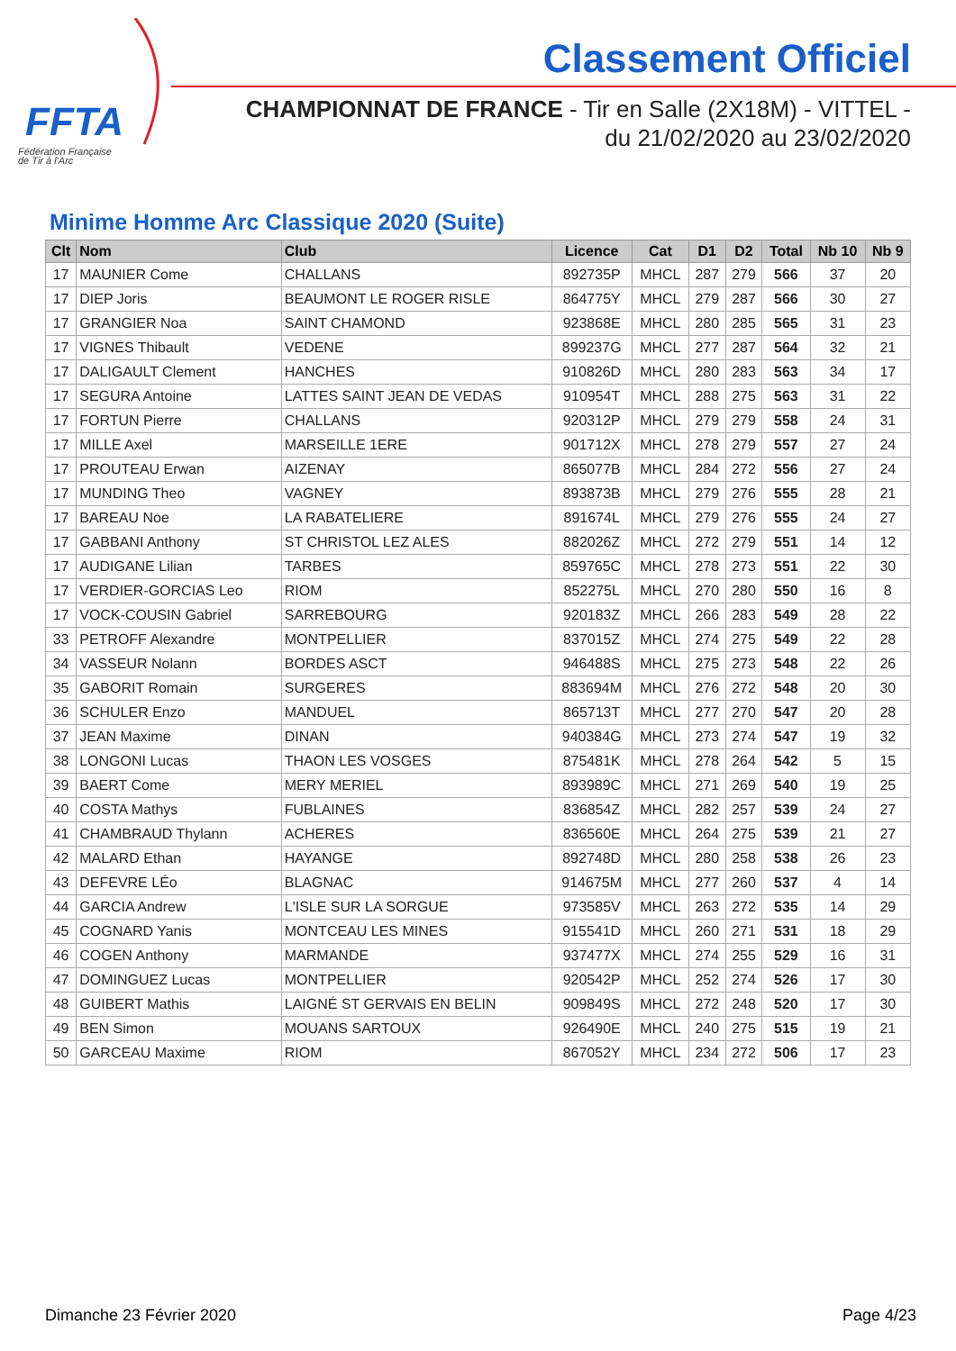FFTA
Fédération Française
de Tir à l'Arc
Classement Officiel
CHAMPIONNAT DE FRANCE - Tir en Salle (2X18M) - VITTEL -
du 21/02/2020 au 23/02/2020
Minime Homme Arc Classique 2020 (Suite)
| Clt | Nom | Club | Licence | Cat | D1 | D2 | Total | Nb 10 | Nb 9 |
| --- | --- | --- | --- | --- | --- | --- | --- | --- | --- |
| 17 | MAUNIER Come | CHALLANS | 892735P | MHCL | 287 | 279 | 566 | 37 | 20 |
| 17 | DIEP Joris | BEAUMONT LE ROGER RISLE | 864775Y | MHCL | 279 | 287 | 566 | 30 | 27 |
| 17 | GRANGIER Noa | SAINT CHAMOND | 923868E | MHCL | 280 | 285 | 565 | 31 | 23 |
| 17 | VIGNES Thibault | VEDENE | 899237G | MHCL | 277 | 287 | 564 | 32 | 21 |
| 17 | DALIGAULT Clement | HANCHES | 910826D | MHCL | 280 | 283 | 563 | 34 | 17 |
| 17 | SEGURA Antoine | LATTES SAINT JEAN DE VEDAS | 910954T | MHCL | 288 | 275 | 563 | 31 | 22 |
| 17 | FORTUN Pierre | CHALLANS | 920312P | MHCL | 279 | 279 | 558 | 24 | 31 |
| 17 | MILLE Axel | MARSEILLE 1ERE | 901712X | MHCL | 278 | 279 | 557 | 27 | 24 |
| 17 | PROUTEAU Erwan | AIZENAY | 865077B | MHCL | 284 | 272 | 556 | 27 | 24 |
| 17 | MUNDING Theo | VAGNEY | 893873B | MHCL | 279 | 276 | 555 | 28 | 21 |
| 17 | BAREAU Noe | LA RABATELIERE | 891674L | MHCL | 279 | 276 | 555 | 24 | 27 |
| 17 | GABBANI Anthony | ST CHRISTOL LEZ ALES | 882026Z | MHCL | 272 | 279 | 551 | 14 | 12 |
| 17 | AUDIGANE Lilian | TARBES | 859765C | MHCL | 278 | 273 | 551 | 22 | 30 |
| 17 | VERDIER-GORCIAS Leo | RIOM | 852275L | MHCL | 270 | 280 | 550 | 16 | 8 |
| 17 | VOCK-COUSIN Gabriel | SARREBOURG | 920183Z | MHCL | 266 | 283 | 549 | 28 | 22 |
| 33 | PETROFF Alexandre | MONTPELLIER | 837015Z | MHCL | 274 | 275 | 549 | 22 | 28 |
| 34 | VASSEUR Nolann | BORDES ASCT | 946488S | MHCL | 275 | 273 | 548 | 22 | 26 |
| 35 | GABORIT Romain | SURGERES | 883694M | MHCL | 276 | 272 | 548 | 20 | 30 |
| 36 | SCHULER Enzo | MANDUEL | 865713T | MHCL | 277 | 270 | 547 | 20 | 28 |
| 37 | JEAN Maxime | DINAN | 940384G | MHCL | 273 | 274 | 547 | 19 | 32 |
| 38 | LONGONI Lucas | THAON LES VOSGES | 875481K | MHCL | 278 | 264 | 542 | 5 | 15 |
| 39 | BAERT Come | MERY MERIEL | 893989C | MHCL | 271 | 269 | 540 | 19 | 25 |
| 40 | COSTA Mathys | FUBLAINES | 836854Z | MHCL | 282 | 257 | 539 | 24 | 27 |
| 41 | CHAMBRAUD Thylann | ACHERES | 836560E | MHCL | 264 | 275 | 539 | 21 | 27 |
| 42 | MALARD Ethan | HAYANGE | 892748D | MHCL | 280 | 258 | 538 | 26 | 23 |
| 43 | DEFEVRE LÉo | BLAGNAC | 914675M | MHCL | 277 | 260 | 537 | 4 | 14 |
| 44 | GARCIA Andrew | L'ISLE SUR LA SORGUE | 973585V | MHCL | 263 | 272 | 535 | 14 | 29 |
| 45 | COGNARD Yanis | MONTCEAU LES MINES | 915541D | MHCL | 260 | 271 | 531 | 18 | 29 |
| 46 | COGEN Anthony | MARMANDE | 937477X | MHCL | 274 | 255 | 529 | 16 | 31 |
| 47 | DOMINGUEZ Lucas | MONTPELLIER | 920542P | MHCL | 252 | 274 | 526 | 17 | 30 |
| 48 | GUIBERT Mathis | LAIGNÉ ST GERVAIS EN BELIN | 909849S | MHCL | 272 | 248 | 520 | 17 | 30 |
| 49 | BEN Simon | MOUANS SARTOUX | 926490E | MHCL | 240 | 275 | 515 | 19 | 21 |
| 50 | GARCEAU Maxime | RIOM | 867052Y | MHCL | 234 | 272 | 506 | 17 | 23 |
Dimanche 23 Février 2020 Page 4/23